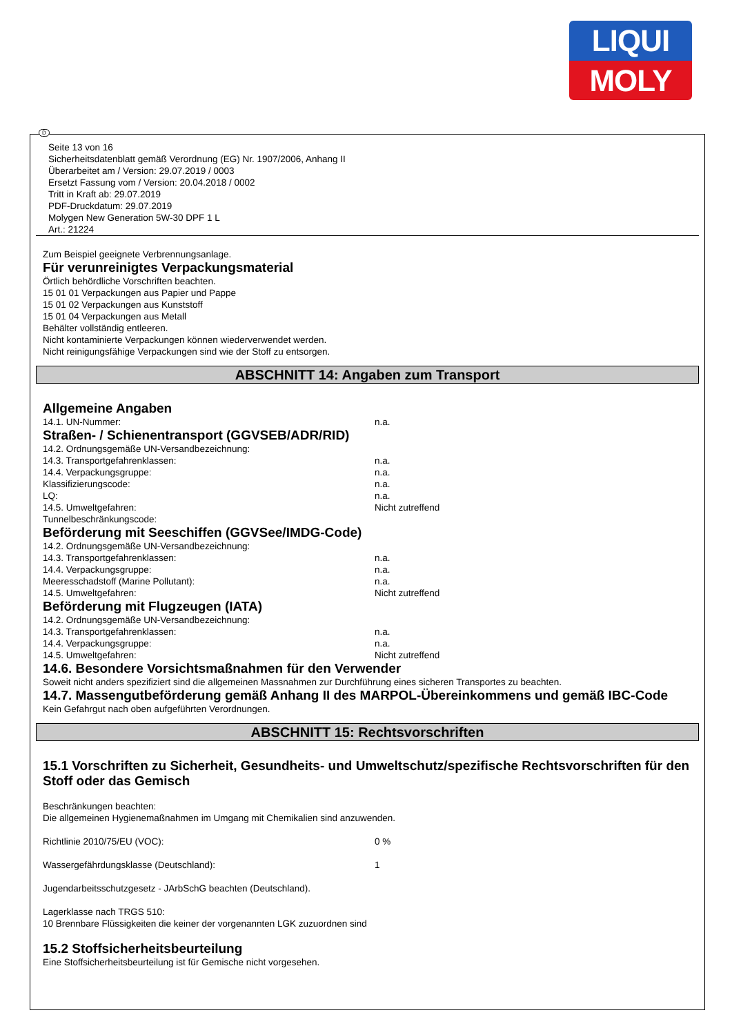LIQUI
MOLY
D
Seite 13 von 16
Sicherheitsdatenblatt gemäß Verordnung (EG) Nr. 1907/2006, Anhang II
Überarbeitet am / Version: 29.07.2019 / 0003
Ersetzt Fassung vom / Version: 20.04.2018 / 0002
Tritt in Kraft ab: 29.07.2019
PDF-Druckdatum: 29.07.2019
Molygen New Generation 5W-30 DPF 1 L
Art.: 21224
Zum Beispiel geeignete Verbrennungsanlage.
Für verunreinigtes Verpackungsmaterial
Örtlich behördliche Vorschriften beachten.
15 01 01 Verpackungen aus Papier und Pappe
15 01 02 Verpackungen aus Kunststoff
15 01 04 Verpackungen aus Metall
Behälter vollständig entleeren.
Nicht kontaminierte Verpackungen können wiederverwendet werden.
Nicht reinigungsfähige Verpackungen sind wie der Stoff zu entsorgen.
ABSCHNITT 14: Angaben zum Transport
Allgemeine Angaben
14.1. UN-Nummer: n.a.
Straßen- / Schienentransport (GGVSEB/ADR/RID)
14.2. Ordnungsgemäße UN-Versandbezeichnung:
14.3. Transportgefahrenklassen: n.a.
14.4. Verpackungsgruppe: n.a.
Klassifizierungscode: n.a.
LQ: n.a.
14.5. Umweltgefahren: Nicht zutreffend
Tunnelbeschränkungscode:
Beförderung mit Seeschiffen (GGVSee/IMDG-Code)
14.2. Ordnungsgemäße UN-Versandbezeichnung:
14.3. Transportgefahrenklassen: n.a.
14.4. Verpackungsgruppe: n.a.
Meeresschadstoff (Marine Pollutant): n.a.
14.5. Umweltgefahren: Nicht zutreffend
Beförderung mit Flugzeugen (IATA)
14.2. Ordnungsgemäße UN-Versandbezeichnung:
14.3. Transportgefahrenklassen: n.a.
14.4. Verpackungsgruppe: n.a.
14.5. Umweltgefahren: Nicht zutreffend
14.6. Besondere Vorsichtsmaßnahmen für den Verwender
Soweit nicht anders spezifiziert sind die allgemeinen Massnahmen zur Durchführung eines sicheren Transportes zu beachten.
14.7. Massengutbeförderung gemäß Anhang II des MARPOL-Übereinkommens und gemäß IBC-Code
Kein Gefahrgut nach oben aufgeführten Verordnungen.
ABSCHNITT 15: Rechtsvorschriften
15.1 Vorschriften zu Sicherheit, Gesundheits- und Umweltschutz/spezifische Rechtsvorschriften für den Stoff oder das Gemisch
Beschränkungen beachten:
Die allgemeinen Hygienemaßnahmen im Umgang mit Chemikalien sind anzuwenden.
Richtlinie 2010/75/EU (VOC): 0 %
Wassergefährdungsklasse (Deutschland): 1
Jugendarbeitsschutzgesetz - JArbSchG beachten (Deutschland).
Lagerklasse nach TRGS 510:
10 Brennbare Flüssigkeiten die keiner der vorgenannten LGK zuzuordnen sind
15.2 Stoffsicherheitsbeurteilung
Eine Stoffsicherheitsbeurteilung ist für Gemische nicht vorgesehen.